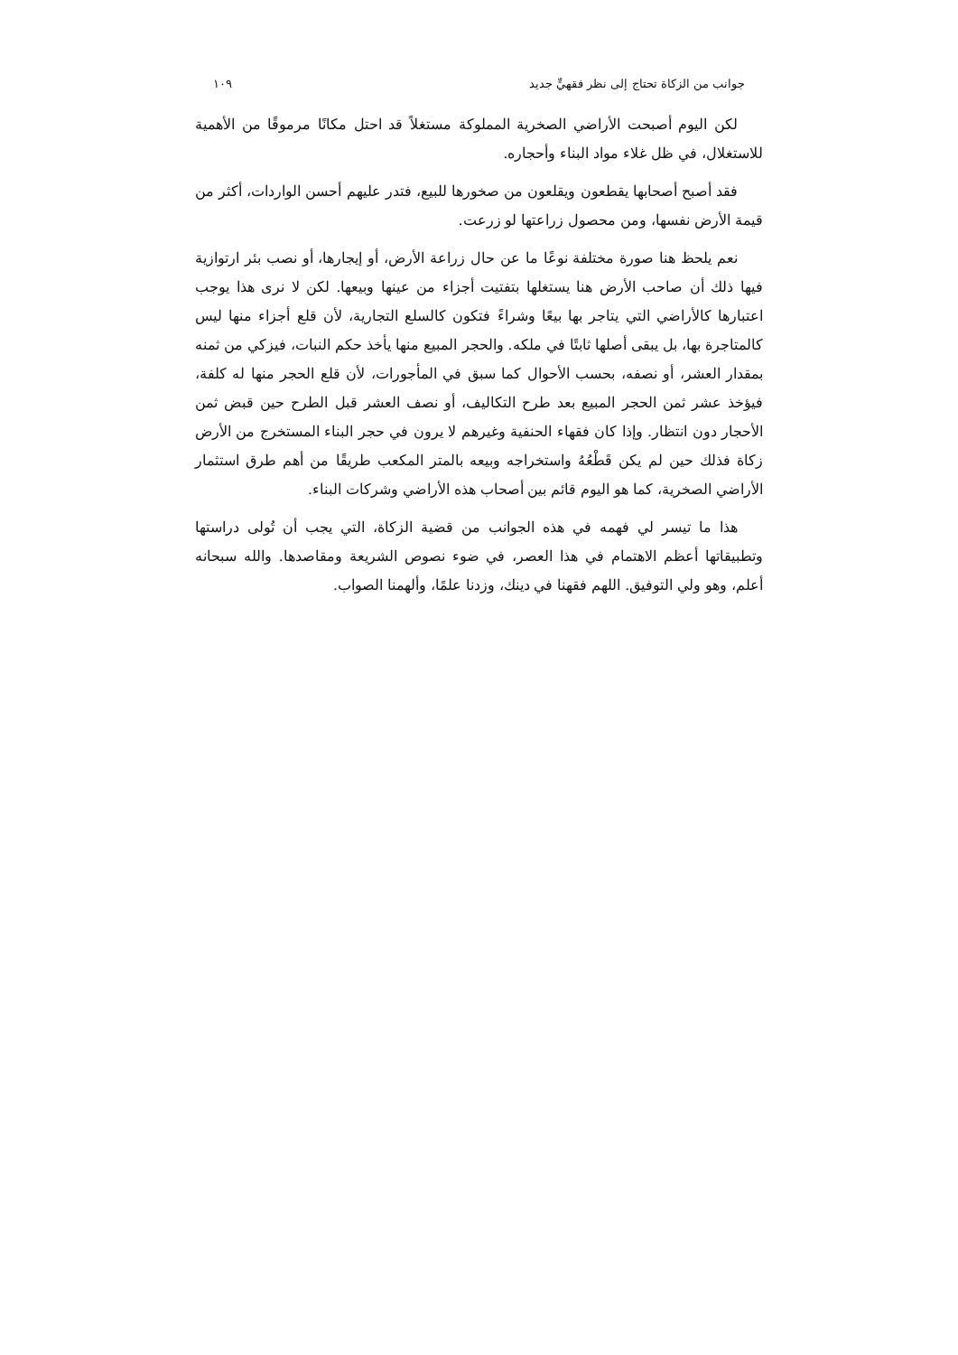جوانب من الزكاة تحتاج إلى نظر فقهيٍّ جديد ١٠٩
لكن اليوم أصبحت الأراضي الصخرية المملوكة مستغلاً قد احتل مكانًا مرموقًا من الأهمية للاستغلال، في ظل غلاء مواد البناء وأحجاره.
فقد أصبح أصحابها يقطعون ويقلعون من صخورها للبيع، فتدر عليهم أحسن الواردات، أكثر من قيمة الأرض نفسها، ومن محصول زراعتها لو زرعت.
نعم يلحظ هنا صورة مختلفة نوعًا ما عن حال زراعة الأرض، أو إيجارها، أو نصب بئر ارتوازية فيها ذلك أن صاحب الأرض هنا يستغلها بتفتيت أجزاء من عينها وبيعها. لكن لا نرى هذا يوجب اعتبارها كالأراضي التي يتاجر بها بيعًا وشراءً فتكون كالسلع التجارية، لأن قلع أجزاء منها ليس كالمتاجرة بها، بل يبقى أصلها ثابتًا في ملكه. والحجر المبيع منها يأخذ حكم النبات، فيزكي من ثمنه بمقدار العشر، أو نصفه، بحسب الأحوال كما سبق في المأجورات، لأن قلع الحجر منها له كلفة، فيؤخذ عشر ثمن الحجر المبيع بعد طرح التكاليف، أو نصف العشر قبل الطرح حين قبض ثمن الأحجار دون انتظار. وإذا كان فقهاء الحنفية وغيرهم لا يرون في حجر البناء المستخرج من الأرض زكاة فذلك حين لم يكن قَطْعُهُ واستخراجه وبيعه بالمتر المكعب طريقًا من أهم طرق استثمار الأراضي الصخرية، كما هو اليوم قائم بين أصحاب هذه الأراضي وشركات البناء.
هذا ما تيسر لي فهمه في هذه الجوانب من قضية الزكاة، التي يجب أن تُولى دراستها وتطبيقاتها أعظم الاهتمام في هذا العصر، في ضوء نصوص الشريعة ومقاصدها. والله سبحانه أعلم، وهو ولي التوفيق. اللهم فقهنا في دينك، وزدنا علمًا، وألهمنا الصواب.